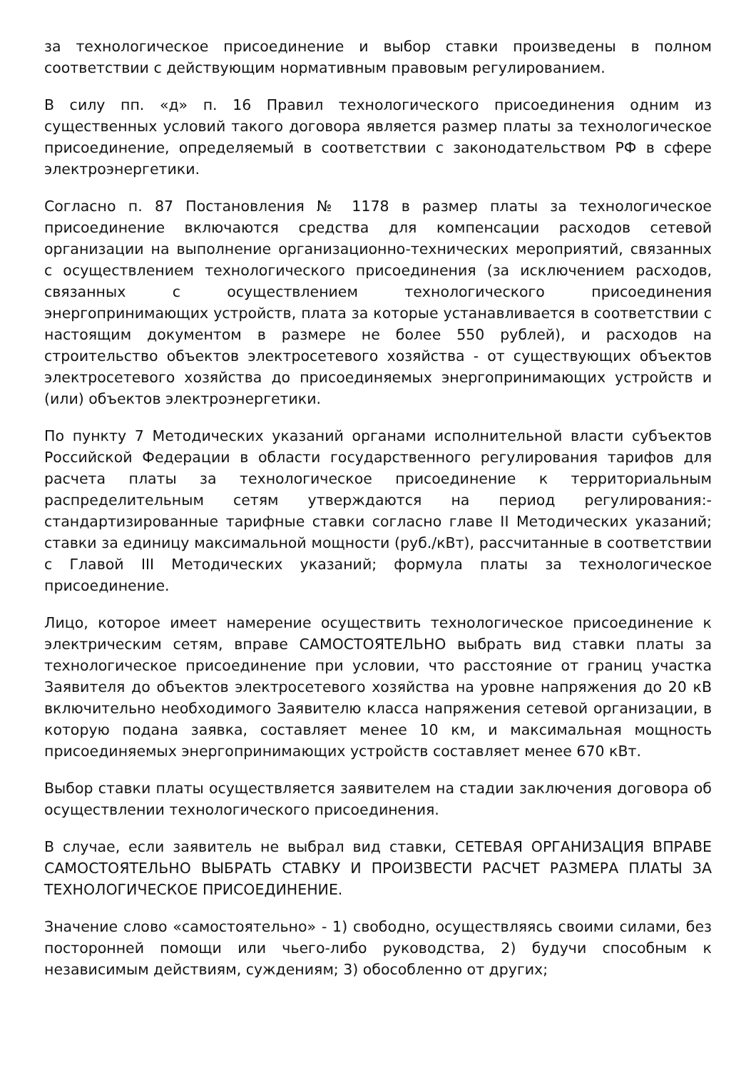за технологическое присоединение и выбор ставки произведены в полном соответствии с действующим нормативным правовым регулированием.
В силу пп. «д» п. 16 Правил технологического присоединения одним из существенных условий такого договора является размер платы за технологическое присоединение, определяемый в соответствии с законодательством РФ в сфере электроэнергетики.
Согласно п. 87 Постановления № 1178 в размер платы за технологическое присоединение включаются средства для компенсации расходов сетевой организации на выполнение организационно-технических мероприятий, связанных с осуществлением технологического присоединения (за исключением расходов, связанных с осуществлением технологического присоединения энергопринимающих устройств, плата за которые устанавливается в соответствии с настоящим документом в размере не более 550 рублей), и расходов на строительство объектов электросетевого хозяйства - от существующих объектов электросетевого хозяйства до присоединяемых энергопринимающих устройств и (или) объектов электроэнергетики.
По пункту 7 Методических указаний органами исполнительной власти субъектов Российской Федерации в области государственного регулирования тарифов для расчета платы за технологическое присоединение к территориальным распределительным сетям утверждаются на период регулирования:- стандартизированные тарифные ставки согласно главе II Методических указаний; ставки за единицу максимальной мощности (руб./кВт), рассчитанные в соответствии с Главой III Методических указаний; формула платы за технологическое присоединение.
Лицо, которое имеет намерение осуществить технологическое присоединение к электрическим сетям, вправе САМОСТОЯТЕЛЬНО выбрать вид ставки платы за технологическое присоединение при условии, что расстояние от границ участка Заявителя до объектов электросетевого хозяйства на уровне напряжения до 20 кВ включительно необходимого Заявителю класса напряжения сетевой организации, в которую подана заявка, составляет менее 10 км, и максимальная мощность присоединяемых энергопринимающих устройств составляет менее 670 кВт.
Выбор ставки платы осуществляется заявителем на стадии заключения договора об осуществлении технологического присоединения.
В случае, если заявитель не выбрал вид ставки, СЕТЕВАЯ ОРГАНИЗАЦИЯ ВПРАВЕ САМОСТОЯТЕЛЬНО ВЫБРАТЬ СТАВКУ И ПРОИЗВЕСТИ РАСЧЕТ РАЗМЕРА ПЛАТЫ ЗА ТЕХНОЛОГИЧЕСКОЕ ПРИСОЕДИНЕНИЕ.
Значение слово «самостоятельно» - 1) свободно, осуществляясь своими силами, без посторонней помощи или чьего-либо руководства, 2) будучи способным к независимым действиям, суждениям; 3) обособленно от других;